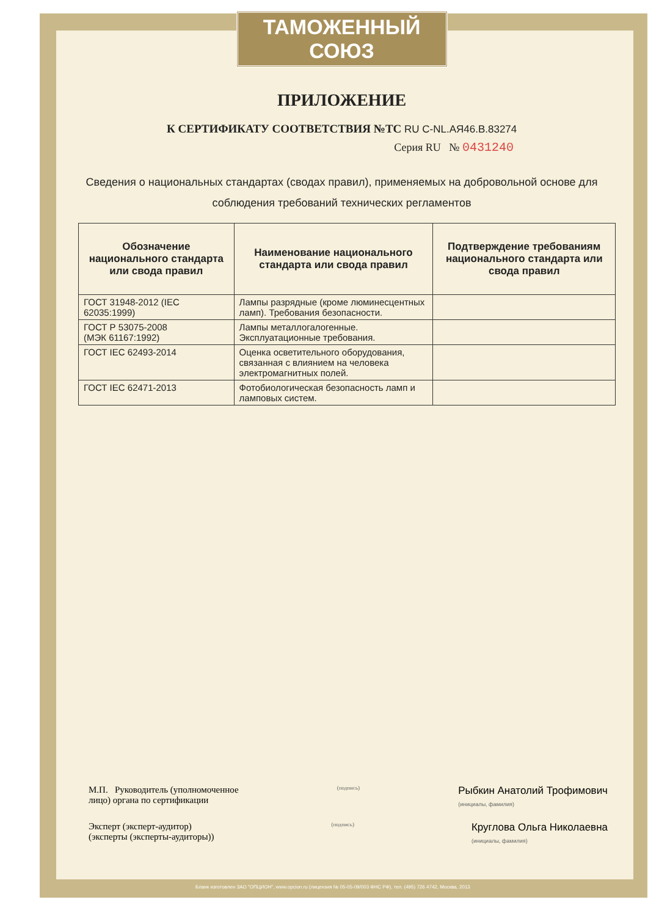ТАМОЖЕННЫЙ СОЮЗ
ПРИЛОЖЕНИЕ
К СЕРТИФИКАТУ СООТВЕТСТВИЯ №ТС RU C-NL.АЯ46.В.83274
Серия RU № 0431240
Сведения о национальных стандартах (сводах правил), применяемых на добровольной основе для соблюдения требований технических регламентов
| Обозначение национального стандарта или свода правил | Наименование национального стандарта или свода правил | Подтверждение требованиям национального стандарта или свода правил |
| --- | --- | --- |
| ГОСТ 31948-2012 (IEC 62035:1999) | Лампы разрядные (кроме люминесцентных ламп). Требования безопасности. | |
| ГОСТ Р 53075-2008 (МЭК 61167:1992) | Лампы металлогалогенные. Эксплуатационные требования. | |
| ГОСТ IEC 62493-2014 | Оценка осветительного оборудования, связанная с влиянием на человека электромагнитных полей. | |
| ГОСТ IEC 62471-2013 | Фотобиологическая безопасность ламп и ламповых систем. | |
М.П. Руководитель (уполномоченное
лицо) органа по сертификации
(подпись)
Рыбкин Анатолий Трофимович
(инициалы, фамилия)
Эксперт (эксперт-аудитор)
(эксперты (эксперты-аудиторы))
(подпись)
Круглова Ольга Николаевна
(инициалы, фамилия)
Бланк изготовлен ЗАО "ОПЦИОН", www.opcion.ru (лицензия № 05-05-09/003 ФНС РФ), тел. (495) 726 4742, Москва, 2013